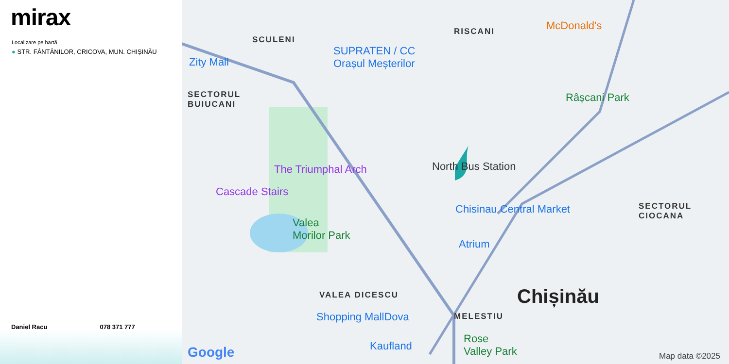mirax
Localizare pe hartă
● STR. FÂNTÂNILOR, CRICOVA, MUN. CHIȘINĂU
Daniel Racu 078 371 777
SCULENI
RISCANI
SECTORUL
BUIUCANI
Zity Mall
SUPRATEN / CC
Orașul Meșterilor
McDonald's
Râșcani Park
The Triumphal Arch
Cascade Stairs
North Bus Station
Chisinau Central Market
Valea
Morilor Park
Atrium
SECTORUL
CIOCANA
VALEA DICESCU
MELESTIU
Chișinău
Shopping MallDova
Kaufland
Rose
Valley Park
Google Map data ©2025